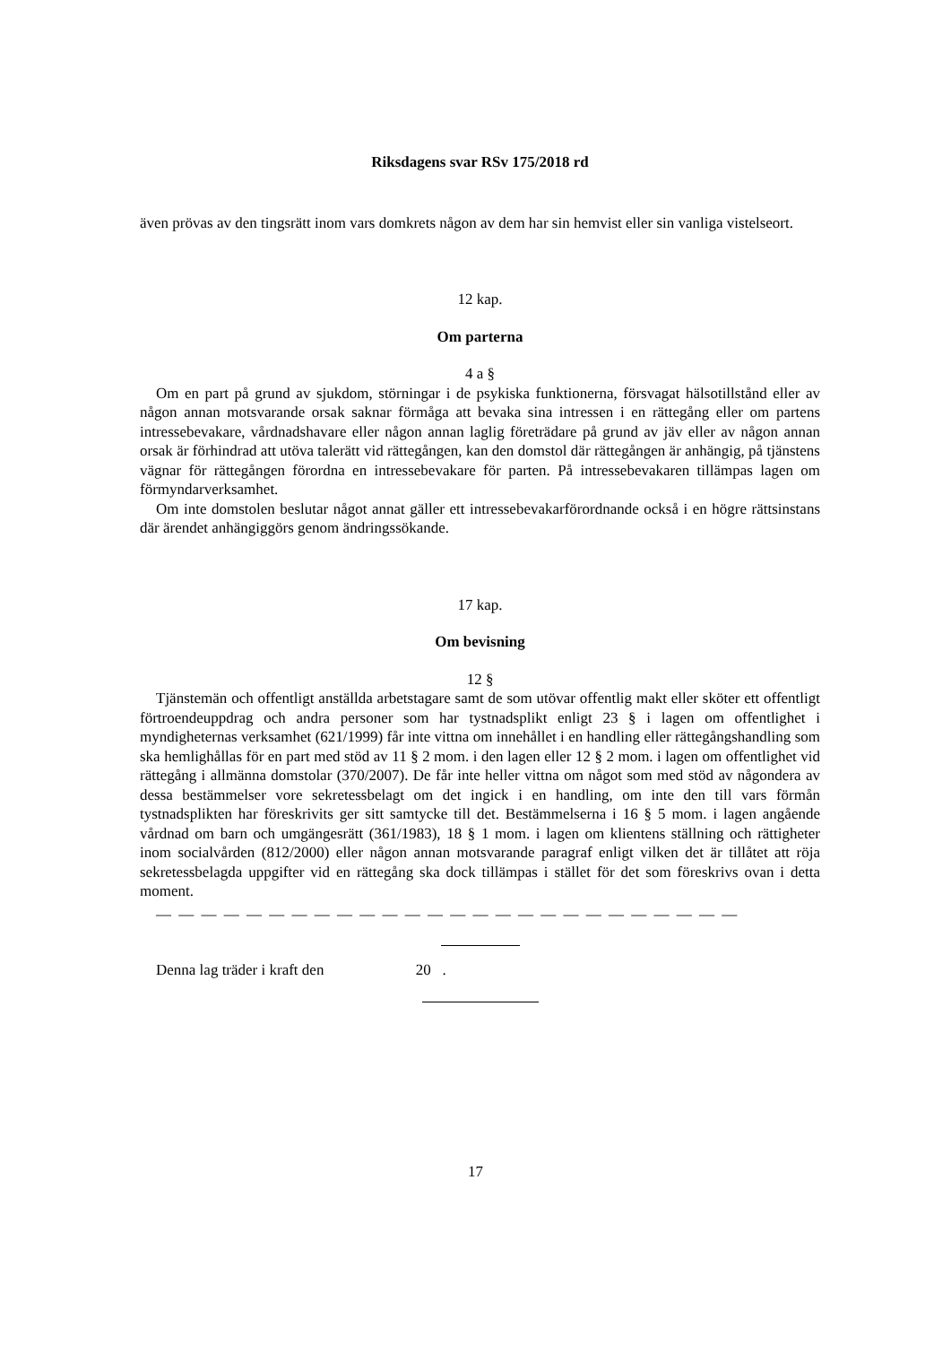Riksdagens svar RSv 175/2018 rd
även prövas av den tingsrätt inom vars domkrets någon av dem har sin hemvist eller sin vanliga vistelseort.
12 kap.
Om parterna
4 a §
Om en part på grund av sjukdom, störningar i de psykiska funktionerna, försvagat hälsotill­stånd eller av någon annan motsvarande orsak saknar förmåga att bevaka sina intressen i en rät­tegång eller om partens intressebevakare, vårdnadshavare eller någon annan laglig företrädare på grund av jäv eller av någon annan orsak är förhindrad att utöva talerätt vid rättegången, kan den domstol där rättegången är anhängig, på tjänstens vägnar för rättegången förordna en intressebe­vakare för parten. På intressebevakaren tillämpas lagen om förmyndarverksamhet.
Om inte domstolen beslutar något annat gäller ett intressebevakarförordnande också i en högre rättsinstans där ärendet anhängiggörs genom ändringssökande.
17 kap.
Om bevisning
12 §
Tjänstemän och offentligt anställda arbetstagare samt de som utövar offentlig makt eller sköter ett offentligt förtroendeuppdrag och andra personer som har tystnadsplikt enligt 23 § i lagen om offentlighet i myndigheternas verksamhet (621/1999) får inte vittna om innehållet i en handling eller rättegångshandling som ska hemlighållas för en part med stöd av 11 § 2 mom. i den lagen el­ler 12 § 2 mom. i lagen om offentlighet vid rättegång i allmänna domstolar (370/2007). De får inte heller vittna om något som med stöd av någondera av dessa bestämmelser vore sekretessbelagt om det ingick i en handling, om inte den till vars förmån tystnadsplikten har föreskrivits ger sitt samtycke till det. Bestämmelserna i 16 § 5 mom. i lagen angående vårdnad om barn och umgäng­esrätt (361/1983), 18 § 1 mom. i lagen om klientens ställning och rättigheter inom socialvården (812/2000) eller någon annan motsvarande paragraf enligt vilken det är tillåtet att röja sekretess­belagda uppgifter vid en rättegång ska dock tillämpas i stället för det som föreskrivs ovan i detta moment.
— — — — — — — — — — — — — — — — — — — — — — — — — —
Denna lag träder i kraft den 20 .
17